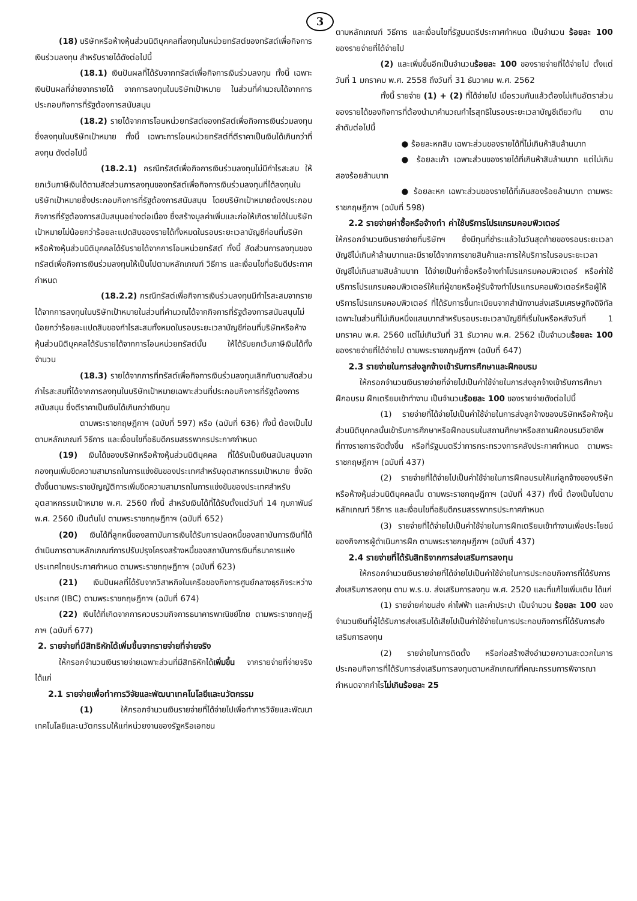3
(18) บริษัทหรือห้างหุ้นส่วนนิติบุคคลที่ลงทุนในหน่วยทรัสต์ของทรัสต์เพื่อกิจการเงินร่วมลงทุน สำหรับรายได้ดังต่อไปนี้
(18.1) เงินปันผลที่ได้รับจากทรัสต์เพื่อกิจการเงินร่วมลงทุน ทั้งนี้ เฉพาะเงินปันผลที่จ่ายจากรายได้ จากการลงทุนในบริษัทเป้าหมาย ในส่วนที่คำนวณได้จากการประกอบกิจการที่รัฐต้องการสนับสนุน
(18.2) รายได้จากการโอนหน่วยทรัสต์ของทรัสต์เพื่อกิจการเงินร่วมลงทุนซึ่งลงทุนในบริษัทเป้าหมาย ทั้งนี้ เฉพาะการโอนหน่วยทรัสต์ที่ตีราคาเป็นเงินได้เกินกว่าที่ลงทุน ดังต่อไปนี้
(18.2.1) กรณีทรัสต์เพื่อกิจการเงินร่วมลงทุนไม่มีกำไรสะสม ให้ยกเว้นภาษีเงินได้ตามสัดส่วนการลงทุนของทรัสต์เพื่อกิจการเงินร่วมลงทุนที่ได้ลงทุนในบริษัทเป้าหมายซึ่งประกอบกิจการที่รัฐต้องการสนับสนุน โดยบริษัทเป้าหมายต้องประกอบกิจการที่รัฐต้องการสนับสนุนอย่างต่อเนื่อง ซึ่งสร้างมูลค่าเพิ่มและก่อให้เกิดรายได้ในบริษัทเป้าหมายไม่น้อยกว่าร้อยละแปดสิบของรายได้ทั้งหมดในรอบระยะเวลาบัญชีก่อนที่บริษัทหรือห้างหุ้นส่วนนิติบุคคลได้รับรายได้จากการโอนหน่วยทรัสต์ ทั้งนี้ สัดส่วนการลงทุนของทรัสต์เพื่อกิจการเงินร่วมลงทุนให้เป็นไปตามหลักเกณฑ์ วิธีการ และเงื่อนไขที่อธิบดีประกาศกำหนด
(18.2.2) กรณีทรัสต์เพื่อกิจการเงินร่วมลงทุนมีกำไรสะสมจากรายได้จากการลงทุนในบริษัทเป้าหมายในส่วนที่คำนวณได้จากกิจการที่รัฐต้องการสนับสนุนไม่น้อยกว่าร้อยละแปดสิบของกำไรสะสมทั้งหมดในรอบระยะเวลาบัญชีก่อนที่บริษัทหรือห้างหุ้นส่วนนิติบุคคลได้รับรายได้จากการโอนหน่วยทรัสต์นั้น ให้ได้รับยกเว้นภาษีเงินได้ทั้งจำนวน
(18.3) รายได้จากการที่ทรัสต์เพื่อกิจการเงินร่วมลงทุนเลิกกันตามสัดส่วนกำไรสะสมที่ได้จากการลงทุนในบริษัทเป้าหมายเฉพาะส่วนที่ประกอบกิจการที่รัฐต้องการสนับสนุน ซึ่งตีราคาเป็นเงินได้เกินกว่าเงินทุน
ตามพระราชกฤษฎีกาฯ (ฉบับที่ 597) หรือ (ฉบับที่ 636) ทั้งนี้ ต้องเป็นไปตามหลักเกณฑ์ วิธีการ และเงื่อนไขที่อธิบดีกรมสรรพากรประกาศกำหนด
(19) เงินได้ของบริษัทหรือห้างหุ้นส่วนนิติบุคคล ที่ได้รับเป็นเงินสนับสนุนจากกองทุนเพิ่มขีดความสามารถในการแข่งขันของประเทศสำหรับอุตสาหกรรมเป้าหมาย ซึ่งจัดตั้งขึ้นตามพระราชบัญญัติการเพิ่มขีดความสามารถในการแข่งขันของประเทศสำหรับอุตสาหกรรมเป้าหมาย พ.ศ. 2560 ทั้งนี้ สำหรับเงินได้ที่ได้รับตั้งแต่วันที่ 14 กุมภาพันธ์ พ.ศ. 2560 เป็นต้นไป ตามพระราชกฤษฎีกาฯ (ฉบับที่ 652)
(20) เงินได้ที่ลูกหนี้ของสถาบันการเงินได้รับการปลดหนี้ของสถาบันการเงินที่ได้ดำเนินการตามหลักเกณฑ์การปรับปรุงโครงสร้างหนี้ของสถาบันการเงินที่ธนาคารแห่งประเทศไทยประกาศกำหนด ตามพระราชกฤษฎีกาฯ (ฉบับที่ 623)
(21) เงินปันผลที่ได้รับจากวิสาหกิจในเครือของกิจการศูนย์กลางธุรกิจระหว่างประเทศ (IBC) ตามพระราชกฤษฎีกาฯ (ฉบับที่ 674)
(22) เงินได้ที่เกิดจากการควบรวมกิจการธนาคารพาณิชย์ไทย ตามพระราชกฤษฎีกาฯ (ฉบับที่ 677)
2. รายจ่ายที่มีสิทธิหักได้เพิ่มขึ้นจากรายจ่ายที่จ่ายจริง
ให้กรอกจำนวนเงินรายจ่ายเฉพาะส่วนที่มีสิทธิหักได้เพิ่มขึ้น จากรายจ่ายที่จ่ายจริง ได้แก่
2.1 รายจ่ายเพื่อทำการวิจัยและพัฒนาเทคโนโลยีและนวัตกรรม
(1) ให้กรอกจำนวนเงินรายจ่ายที่ได้จ่ายไปเพื่อทำการวิจัยและพัฒนาเทคโนโลยีและนวัตกรรมให้แก่หน่วยงานของรัฐหรือเอกชน
ตามหลักเกณฑ์ วิธีการ และเงื่อนไขที่รัฐมนตรีประกาศกำหนด เป็นจำนวน ร้อยละ 100 ของรายจ่ายที่ได้จ่ายไป
(2) และเพิ่มขึ้นอีกเป็นจำนวนร้อยละ 100 ของรายจ่ายที่ได้จ่ายไป ตั้งแต่วันที่ 1 มกราคม พ.ศ. 2558 ถึงวันที่ 31 ธันวาคม พ.ศ. 2562
ทั้งนี้ รายจ่าย (1) + (2) ที่ได้จ่ายไป เมื่อรวมกันแล้วต้องไม่เกินอัตราส่วนของรายได้ของกิจการที่ต้องนำมาคำนวณกำไรสุทธิในรอบระยะเวลาบัญชีเดียวกัน ตามลำดับต่อไปนี้
● ร้อยละหกสิบ เฉพาะส่วนของรายได้ที่ไม่เกินห้าสิบล้านบาท
● ร้อยละเก้า เฉพาะส่วนของรายได้ที่เกินห้าสิบล้านบาท แต่ไม่เกินสองร้อยล้านบาท
● ร้อยละหก เฉพาะส่วนของรายได้ที่เกินสองร้อยล้านบาท ตามพระราชกฤษฎีกาฯ (ฉบับที่ 598)
2.2 รายจ่ายค่าซื้อหรือจ้างทำ ค่าใช้บริการโปรแกรมคอมพิวเตอร์
ให้กรอกจำนวนเงินรายจ่ายที่บริษัทฯ ซึ่งมีทุนที่ชำระแล้วในวันสุดท้ายของรอบระยะเวลาบัญชีไม่เกินห้าล้านบาทและมีรายได้จากการขายสินค้าและการให้บริการในรอบระยะเวลาบัญชีไม่เกินสามสิบล้านบาท ได้จ่ายเป็นค่าซื้อหรือจ้างทำโปรแกรมคอมพิวเตอร์ หรือค่าใช้บริการโปรแกรมคอมพิวเตอร์ให้แก่ผู้ขายหรือผู้รับจ้างทำโปรแกรมคอมพิวเตอร์หรือผู้ให้บริการโปรแกรมคอมพิวเตอร์ ที่ได้รับการขึ้นทะเบียนจากสำนักงานส่งเสริมเศรษฐกิจดิจิทัล เฉพาะในส่วนที่ไม่เกินหนึ่งแสนบาทสำหรับรอบระยะเวลาบัญชีที่เริ่มในหรือหลังวันที่ 1 มกราคม พ.ศ. 2560 แต่ไม่เกินวันที่ 31 ธันวาคม พ.ศ. 2562 เป็นจำนวนร้อยละ 100 ของรายจ่ายที่ได้จ่ายไป ตามพระราชกฤษฎีกาฯ (ฉบับที่ 647)
2.3 รายจ่ายในการส่งลูกจ้างเข้ารับการศึกษาและฝึกอบรม
ให้กรอกจำนวนเงินรายจ่ายที่จ่ายไปเป็นค่าใช้จ่ายในการส่งลูกจ้างเข้ารับการศึกษา ฝึกอบรม ฝึกเตรียมเข้าทำงาน เป็นจำนวนร้อยละ 100 ของรายจ่ายดังต่อไปนี้
(1) รายจ่ายที่ได้จ่ายไปเป็นค่าใช้จ่ายในการส่งลูกจ้างของบริษัทหรือห้างหุ้นส่วนนิติบุคคลนั้นเข้ารับการศึกษาหรือฝึกอบรมในสถานศึกษาหรือสถานฝึกอบรมวิชาชีพที่ทางราชการจัดตั้งขึ้น หรือที่รัฐมนตรีว่าการกระทรวงการคลังประกาศกำหนด ตามพระราชกฤษฎีกาฯ (ฉบับที่ 437)
(2) รายจ่ายที่ได้จ่ายไปเป็นค่าใช้จ่ายในการฝึกอบรมให้แก่ลูกจ้างของบริษัทหรือห้างหุ้นส่วนนิติบุคคลนั้น ตามพระราชกฤษฎีกาฯ (ฉบับที่ 437) ทั้งนี้ ต้องเป็นไปตามหลักเกณฑ์ วิธีการ และเงื่อนไขที่อธิบดีกรมสรรพากรประกาศกำหนด
(3) รายจ่ายที่ได้จ่ายไปเป็นค่าใช้จ่ายในการฝึกเตรียมเข้าทำงานเพื่อประโยชน์ของกิจการผู้ดำเนินการฝึก ตามพระราชกฤษฎีกาฯ (ฉบับที่ 437)
2.4 รายจ่ายที่ได้รับสิทธิจากการส่งเสริมการลงทุน
ให้กรอกจำนวนเงินรายจ่ายที่ได้จ่ายไปเป็นค่าใช้จ่ายในการประกอบกิจการที่ได้รับการส่งเสริมการลงทุน ตาม พ.ร.บ. ส่งเสริมการลงทุน พ.ศ. 2520 และที่แก้ไขเพิ่มเติม ได้แก่
(1) รายจ่ายค่าขนส่ง ค่าไฟฟ้า และค่าประปา เป็นจำนวน ร้อยละ 100 ของจำนวนเงินที่ผู้ได้รับการส่งเสริมได้เสียไปเป็นค่าใช้จ่ายในการประกอบกิจการที่ได้รับการส่งเสริมการลงทุน
(2) รายจ่ายในการติดตั้ง หรือก่อสร้างสิ่งอำนวยความสะดวกในการประกอบกิจการที่ได้รับการส่งเสริมการลงทุนตามหลักเกณฑ์ที่คณะกรรมการพิจารณากำหนดจากกำไรไม่เกินร้อยละ 25